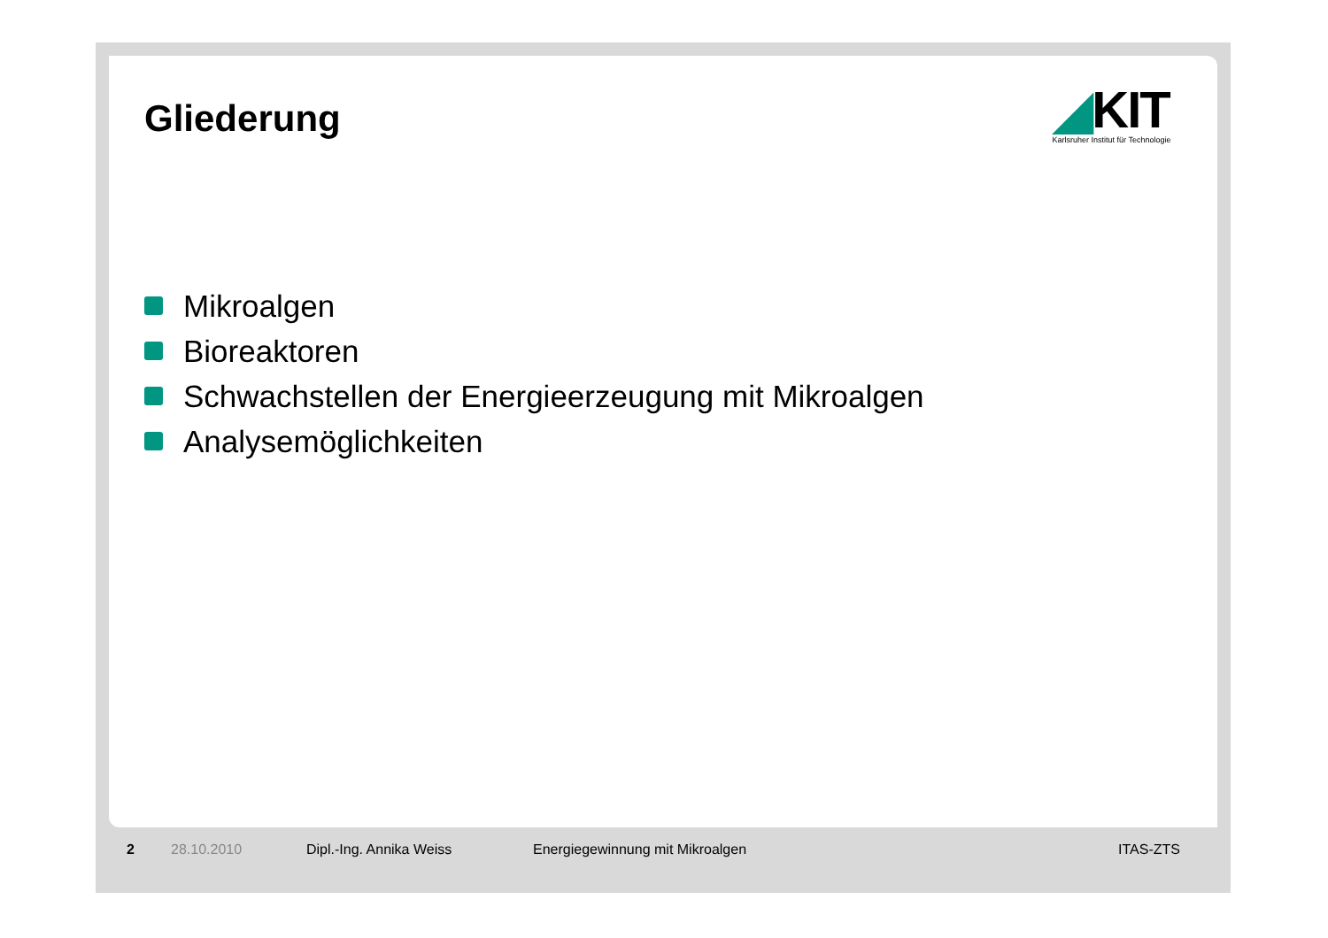Gliederung
◢KIT
Karlsruher Institut für Technologie
Mikroalgen
Bioreaktoren
Schwachstellen der Energieerzeugung mit Mikroalgen
Analysemöglichkeiten
2 28.10.2010 Dipl.-Ing. Annika Weiss Energiegewinnung mit Mikroalgen ITAS-ZTS